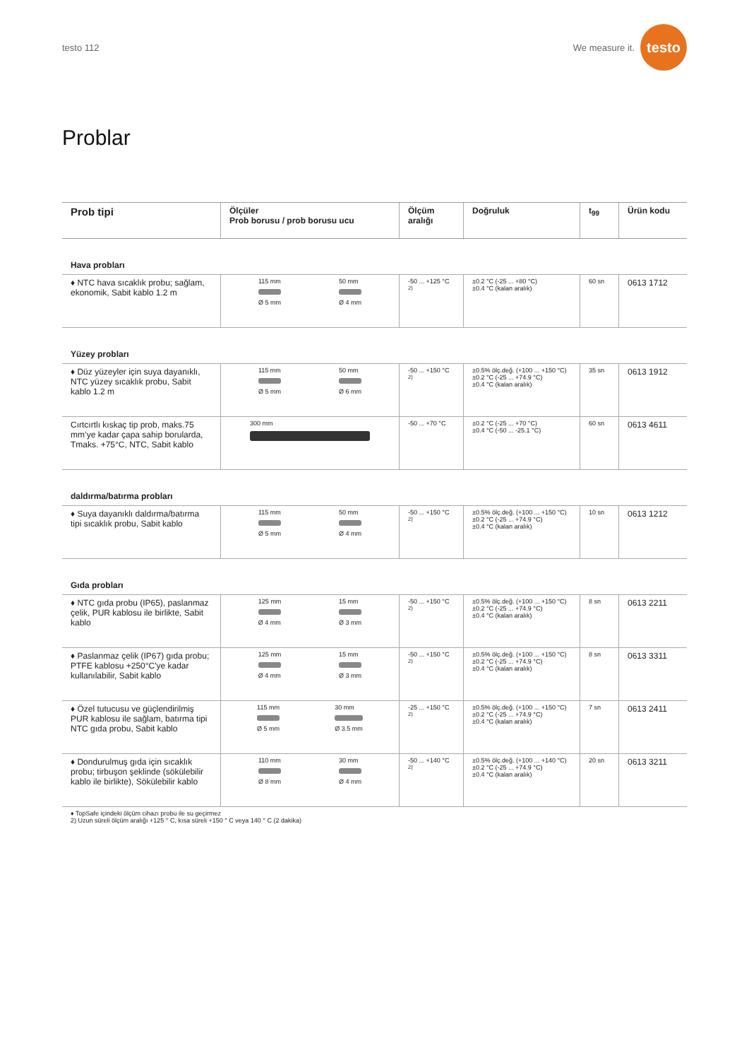testo 112
We measure it.
testo
Problar
| Prob tipi | Ölçüler Prob borusu / prob borusu ucu | Ölçüm aralığı | Doğruluk | t<sub>99</sub> | Ürün kodu |
| --- | --- | --- | --- | --- | --- |
| Hava probları | | | | | |
| ♦ NTC hava sıcaklık probu; sağlam, ekonomik, Sabit kablo 1.2 m | 115 mm Ø 5 mm 50 mm Ø 4 mm | -50 ... +125 °C <sup>2)</sup> | ±0.2 °C (-25 ... +80 °C) ±0.4 °C (kalan aralık) | 60 sn | 0613 1712 |
| Yüzey probları | | | | | |
| ♦ Düz yüzeyler için suya dayanıklı, NTC yüzey sıcaklık probu, Sabit kablo 1.2 m | 115 mm Ø 5 mm 50 mm Ø 6 mm | -50 ... +150 °C <sup>2)</sup> | ±0.5% ölç.değ. (+100 ... +150 °C) ±0.2 °C (-25 ... +74.9 °C) ±0.4 °C (kalan aralık) | 35 sn | 0613 1912 |
| Cırtcırtlı kıskaç tip prob, maks.75 mm’ye kadar çapa sahip borularda, Tmaks. +75°C, NTC, Sabit kablo | 300 mm | -50 ... +70 °C | ±0.2 °C (-25 ... +70 °C) ±0.4 °C (-50 ... -25.1 °C) | 60 sn | 0613 4611 |
| daldırma/batırma probları | | | | | |
| ♦ Suya dayanıklı daldırma/batırma tipi sıcaklık probu, Sabit kablo | 115 mm Ø 5 mm 50 mm Ø 4 mm | -50 ... +150 °C <sup>2)</sup> | ±0.5% ölç.değ. (+100 ... +150 °C) ±0.2 °C (-25 ... +74.9 °C) ±0.4 °C (kalan aralık) | 10 sn | 0613 1212 |
| Gıda probları | | | | | |
| ♦ NTC gıda probu (IP65), paslanmaz çelik, PUR kablosu ile birlikte, Sabit kablo | 125 mm Ø 4 mm 15 mm Ø 3 mm | -50 ... +150 °C <sup>2)</sup> | ±0.5% ölç.değ. (+100 ... +150 °C) ±0.2 °C (-25 ... +74.9 °C) ±0.4 °C (kalan aralık) | 8 sn | 0613 2211 |
| ♦ Paslanmaz çelik (IP67) gıda probu; PTFE kablosu +250°C'ye kadar kullanılabilir, Sabit kablo | 125 mm Ø 4 mm 15 mm Ø 3 mm | -50 ... +150 °C <sup>2)</sup> | ±0.5% ölç.değ. (+100 ... +150 °C) ±0.2 °C (-25 ... +74.9 °C) ±0.4 °C (kalan aralık) | 8 sn | 0613 3311 |
| ♦ Özel tutucusu ve güçlendirilmiş PUR kablosu ile sağlam, batırma tipi NTC gıda probu, Sabit kablo | 115 mm Ø 5 mm 30 mm Ø 3.5 mm | -25 ... +150 °C <sup>2)</sup> | ±0.5% ölç.değ. (+100 ... +150 °C) ±0.2 °C (-25 ... +74.9 °C) ±0.4 °C (kalan aralık) | 7 sn | 0613 2411 |
| ♦ Dondurulmuş gıda için sıcaklık probu; tirbuşon şeklinde (sökülebilir kablo ile birlikte), Sökülebilir kablo | 110 mm Ø 8 mm 30 mm Ø 4 mm | -50 ... +140 °C <sup>2)</sup> | ±0.5% ölç.değ. (+100 ... +140 °C) ±0.2 °C (-25 ... +74.9 °C) ±0.4 °C (kalan aralık) | 20 sn | 0613 3211 |
♦ TopSafe içindeki ölçüm cihazı probu ile su geçirmez
2) Uzun süreli ölçüm aralığı +125 ° C, kısa süreli +150 ° C veya 140 ° C (2 dakika)